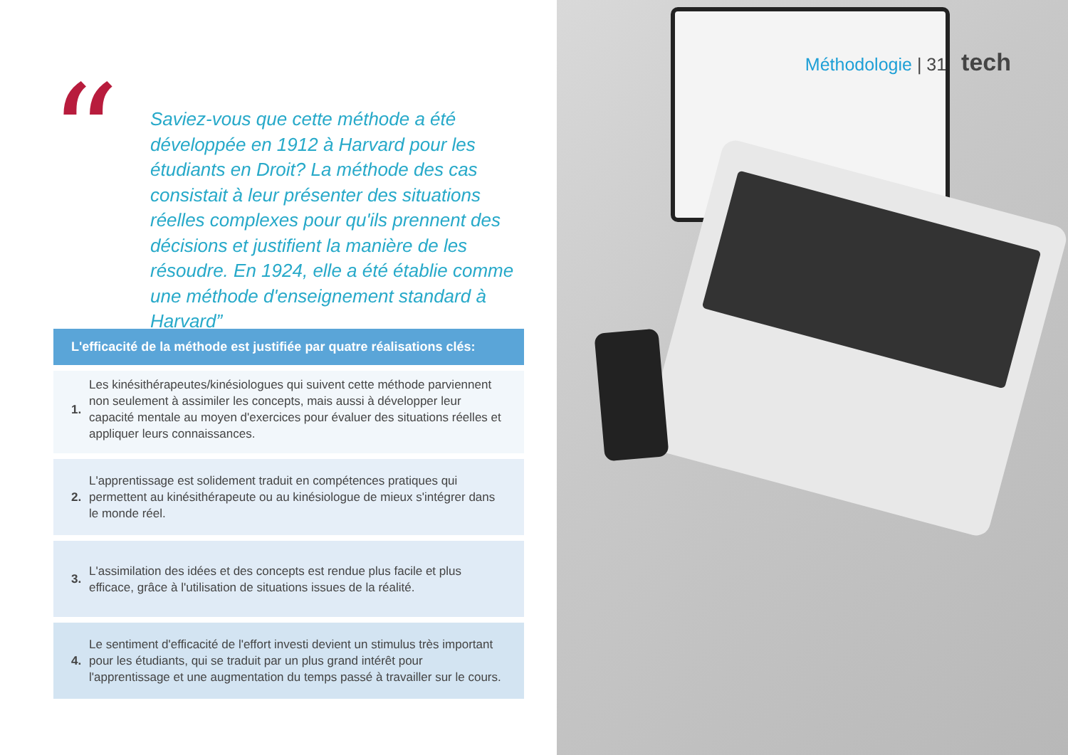“
Saviez-vous que cette méthode a été développée en 1912 à Harvard pour les étudiants en Droit? La méthode des cas consistait à leur présenter des situations réelles complexes pour qu'ils prennent des décisions et justifient la manière de les résoudre. En 1924, elle a été établie comme une méthode d'enseignement standard à Harvard”
L'efficacité de la méthode est justifiée par quatre réalisations clés:
1. Les kinésithérapeutes/kinésiologues qui suivent cette méthode parviennent non seulement à assimiler les concepts, mais aussi à développer leur capacité mentale au moyen d'exercices pour évaluer des situations réelles et appliquer leurs connaissances.
2. L'apprentissage est solidement traduit en compétences pratiques qui permettent au kinésithérapeute ou au kinésiologue de mieux s'intégrer dans le monde réel.
3. L'assimilation des idées et des concepts est rendue plus facile et plus efficace, grâce à l'utilisation de situations issues de la réalité.
4. Le sentiment d'efficacité de l'effort investi devient un stimulus très important pour les étudiants, qui se traduit par un plus grand intérêt pour l'apprentissage et une augmentation du temps passé à travailler sur le cours.
Méthodologie | 31 tech